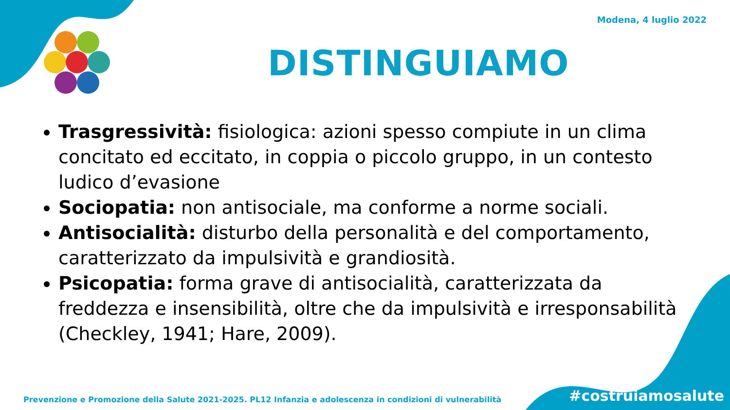Modena, 4 luglio 2022
DISTINGUIAMO
Trasgressività: fisiologica: azioni spesso compiute in un clima concitato ed eccitato, in coppia o piccolo gruppo, in un contesto ludico d’evasione
Sociopatia: non antisociale, ma conforme a norme sociali.
Antisocialità: disturbo della personalità e del comportamento, caratterizzato da impulsività e grandiosità.
Psicopatia: forma grave di antisocialità, caratterizzata da freddezza e insensibilità, oltre che da impulsività e irresponsabilità (Checkley, 1941; Hare, 2009).
Prevenzione e Promozione della Salute 2021-2025. PL12 Infanzia e adolescenza in condizioni di vulnerabilità
#costruiamosalute